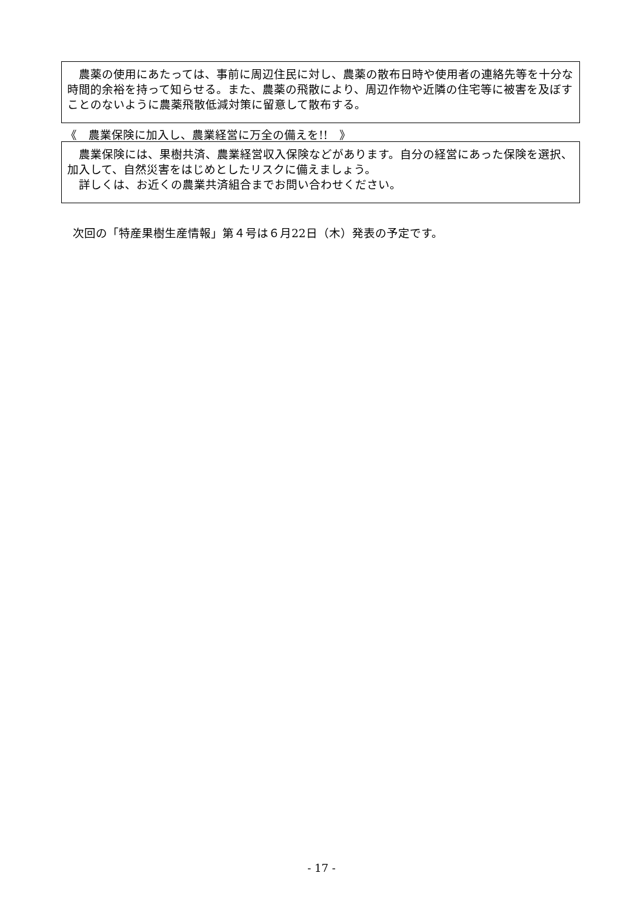農薬の使用にあたっては、事前に周辺住民に対し、農薬の散布日時や使用者の連絡先等を十分な時間的余裕を持って知らせる。また、農薬の飛散により、周辺作物や近隣の住宅等に被害を及ぼすことのないように農薬飛散低減対策に留意して散布する。
《　農業保険に加入し、農業経営に万全の備えを!!　》
　農業保険には、果樹共済、農業経営収入保険などがあります。自分の経営にあった保険を選択、加入して、自然災害をはじめとしたリスクに備えましょう。
　詳しくは、お近くの農業共済組合までお問い合わせください。
次回の「特産果樹生産情報」第４号は６月22日（木）発表の予定です。
- 17 -